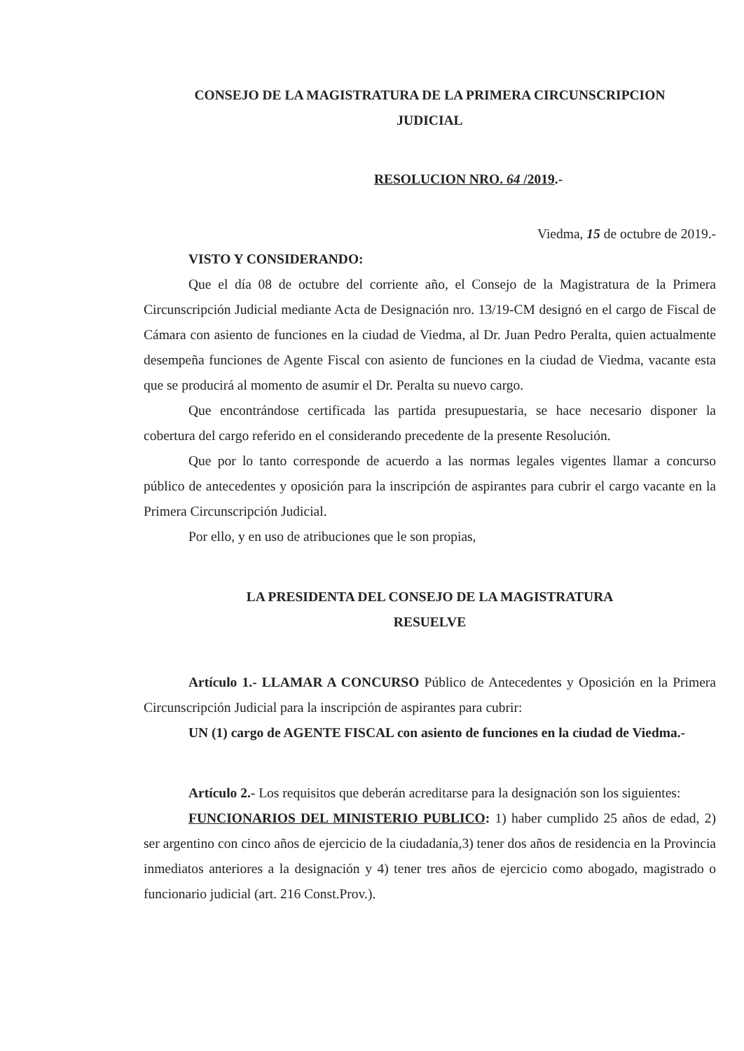CONSEJO DE LA MAGISTRATURA DE LA PRIMERA CIRCUNSCRIPCION
JUDICIAL
RESOLUCION NRO. 64 /2019.-
Viedma, 15 de octubre de 2019.-
VISTO Y CONSIDERANDO:
Que el día 08 de octubre del corriente año, el Consejo de la Magistratura de la Primera Circunscripción Judicial mediante Acta de Designación nro. 13/19-CM designó en el cargo de Fiscal de Cámara con asiento de funciones en la ciudad de Viedma, al Dr. Juan Pedro Peralta, quien actualmente desempeña funciones de Agente Fiscal con asiento de funciones en la ciudad de Viedma, vacante esta que se producirá al momento de asumir el Dr. Peralta su nuevo cargo.
Que encontrándose certificada las partida presupuestaria, se hace necesario disponer la cobertura del cargo referido en el considerando precedente de la presente Resolución.
Que por lo tanto corresponde de acuerdo a las normas legales vigentes llamar a concurso público de antecedentes y oposición para la inscripción de aspirantes para cubrir el cargo vacante en la Primera Circunscripción Judicial.
Por ello, y en uso de atribuciones que le son propias,
LA PRESIDENTA DEL CONSEJO DE LA MAGISTRATURA
RESUELVE
Artículo 1.- LLAMAR A CONCURSO Público de Antecedentes y Oposición en la Primera Circunscripción Judicial para la inscripción de aspirantes para cubrir:
UN (1) cargo de AGENTE FISCAL con asiento de funciones en la ciudad de Viedma.-
Artículo 2.- Los requisitos que deberán acreditarse para la designación son los siguientes:
FUNCIONARIOS DEL MINISTERIO PUBLICO: 1) haber cumplido 25 años de edad, 2) ser argentino con cinco años de ejercicio de la ciudadanía,3) tener dos años de residencia en la Provincia inmediatos anteriores a la designación y 4) tener tres años de ejercicio como abogado, magistrado o funcionario judicial (art. 216 Const.Prov.).